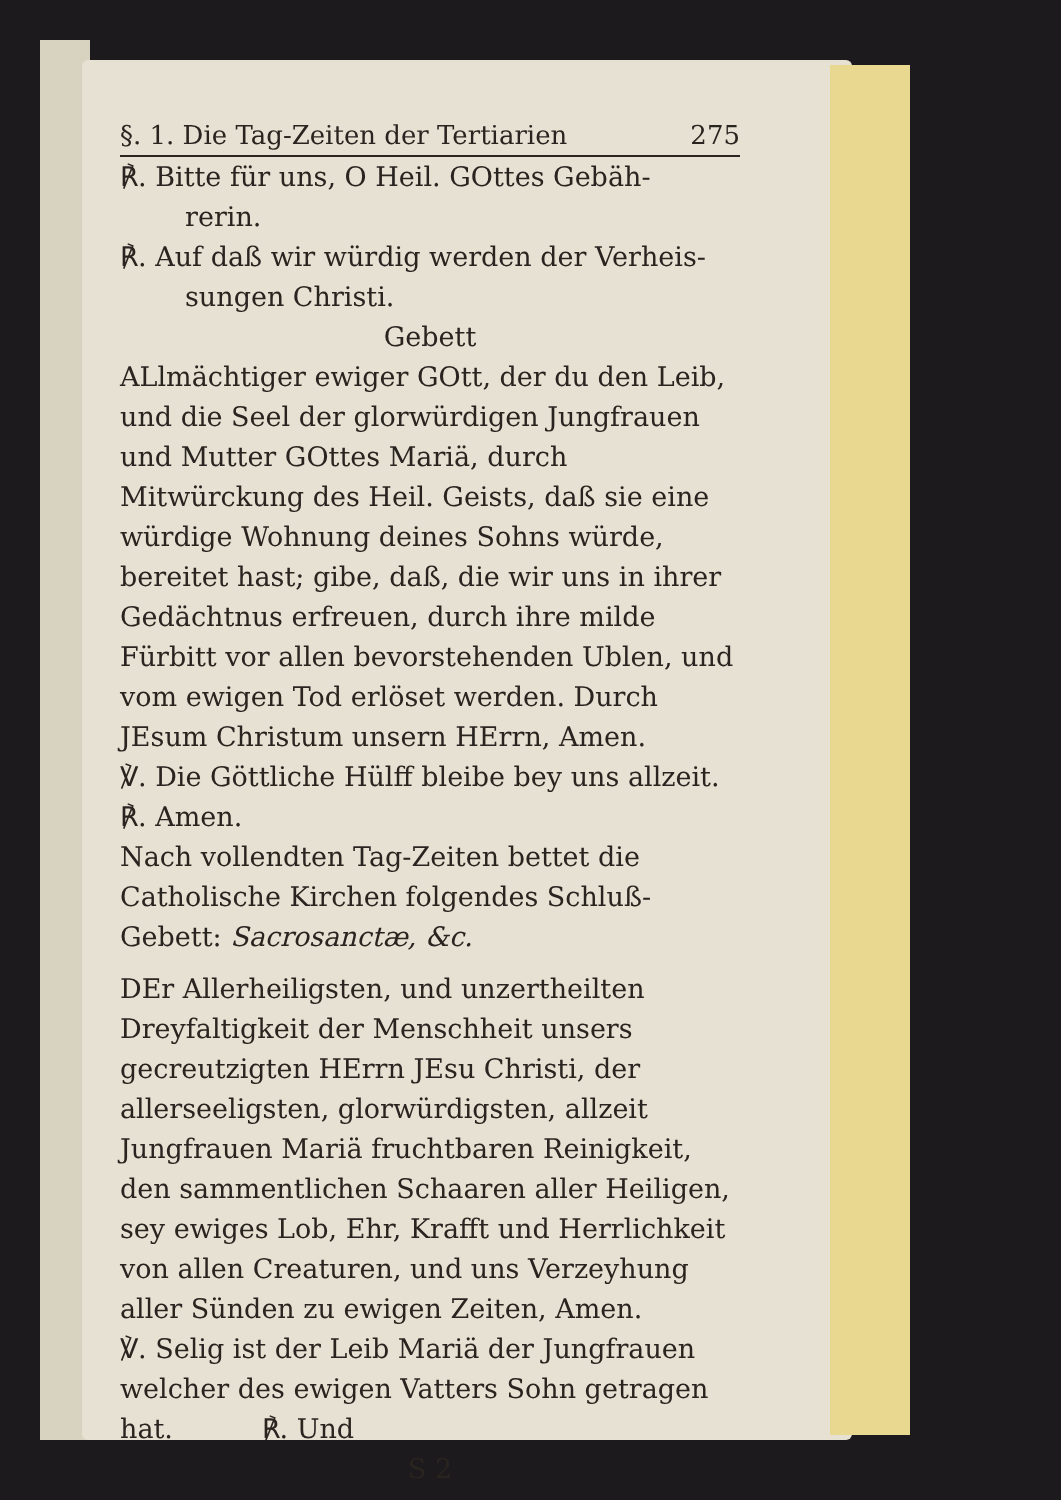§. 1. Die Tag-Zeiten der Tertiarien 275
℟. Bitte für uns, O Heil. GOttes Gebäh-
rerin.
℟. Auf daß wir würdig werden der Verheis-
sungen Christi.
Gebett
ALlmächtiger ewiger GOtt, der du den Leib, und die Seel der glorwürdigen Jungfrauen und Mutter GOttes Mariä, durch Mitwürckung des Heil. Geists, daß sie eine würdige Wohnung deines Sohns würde, bereitet hast; gibe, daß, die wir uns in ihrer Gedächtnus erfreuen, durch ihre milde Fürbitt vor allen bevorstehenden Ublen, und vom ewigen Tod erlöset werden. Durch JEsum Christum unsern HErrn, Amen.
℣. Die Göttliche Hülff bleibe bey uns allzeit.
℟. Amen.
Nach vollendten Tag-Zeiten bettet die Catholische Kirchen folgendes Schluß-Gebett: Sacrosanctæ, &c.
DEr Allerheiligsten, und unzertheilten Dreyfaltigkeit der Menschheit unsers gecreutzigten HErrn JEsu Christi, der allerseeligsten, glorwürdigsten, allzeit Jungfrauen Mariä fruchtbaren Reinigkeit, den sammentlichen Schaaren aller Heiligen, sey ewiges Lob, Ehr, Krafft und Herrlichkeit von allen Creaturen, und uns Verzeyhung aller Sünden zu ewigen Zeiten, Amen.
℣. Selig ist der Leib Mariä der Jungfrauen welcher des ewigen Vatters Sohn getragen hat. ℟. Und
S 2